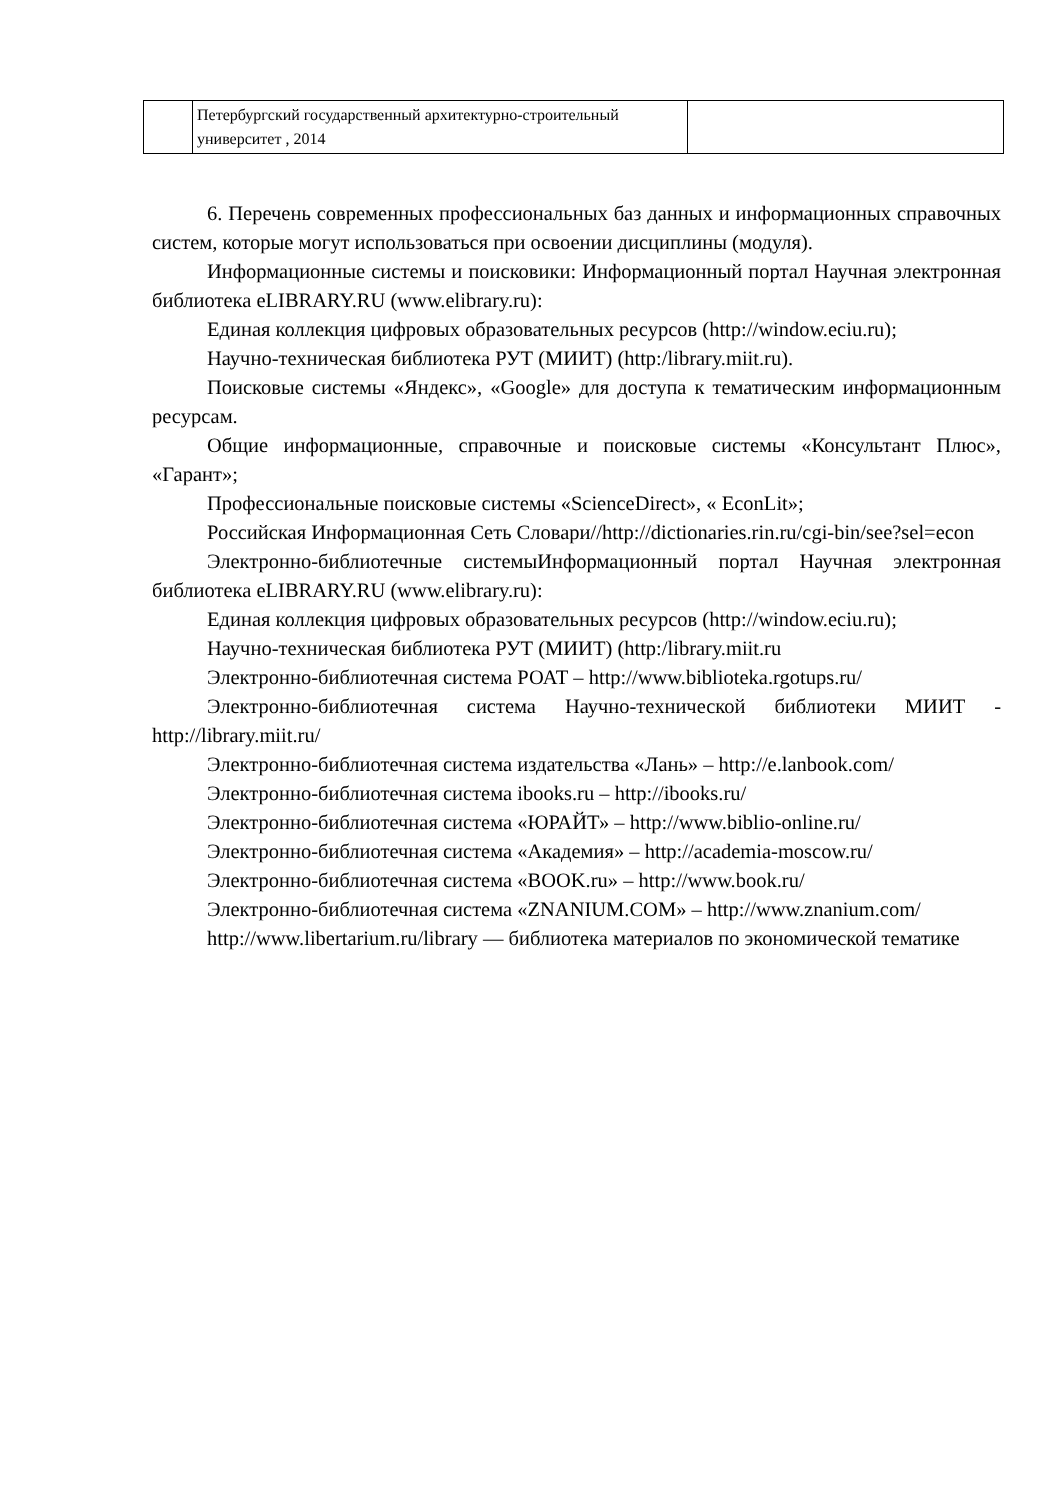| | Петербургский государственный архитектурно-строительный университет , 2014 | |
6. Перечень современных профессиональных баз данных и информационных справочных систем, которые могут использоваться при освоении дисциплины (модуля).
Информационные системы и поисковики: Информационный портал Научная электронная библиотека eLIBRARY.RU (www.elibrary.ru):
Единая коллекция цифровых образовательных ресурсов (http://window.eciu.ru);
Научно-техническая библиотека РУТ (МИИТ) (http:/library.miit.ru).
Поисковые системы «Яндекс», «Google» для доступа к тематическим информационным ресурсам.
Общие информационные, справочные и поисковые системы «Консультант Плюс», «Гарант»;
Профессиональные поисковые системы «ScienceDirect», « EconLit»;
Российская Информационная Сеть Словари//http://dictionaries.rin.ru/cgi-bin/see?sel=econ
Электронно-библиотечные системыИнформационный портал Научная электронная библиотека eLIBRARY.RU (www.elibrary.ru):
Единая коллекция цифровых образовательных ресурсов (http://window.eciu.ru);
Научно-техническая библиотека РУТ (МИИТ) (http:/library.miit.ru
Электронно-библиотечная система РОАТ – http://www.biblioteka.rgotups.ru/
Электронно-библиотечная система Научно-технической библиотеки МИИТ - http://library.miit.ru/
Электронно-библиотечная система издательства «Лань» – http://e.lanbook.com/
Электронно-библиотечная система ibooks.ru – http://ibooks.ru/
Электронно-библиотечная система «ЮРАЙТ» – http://www.biblio-online.ru/
Электронно-библиотечная система «Академия» – http://academia-moscow.ru/
Электронно-библиотечная система «BOOK.ru» – http://www.book.ru/
Электронно-библиотечная система «ZNANIUM.COM» – http://www.znanium.com/
http://www.libertarium.ru/library — библиотека материалов по экономической тематике